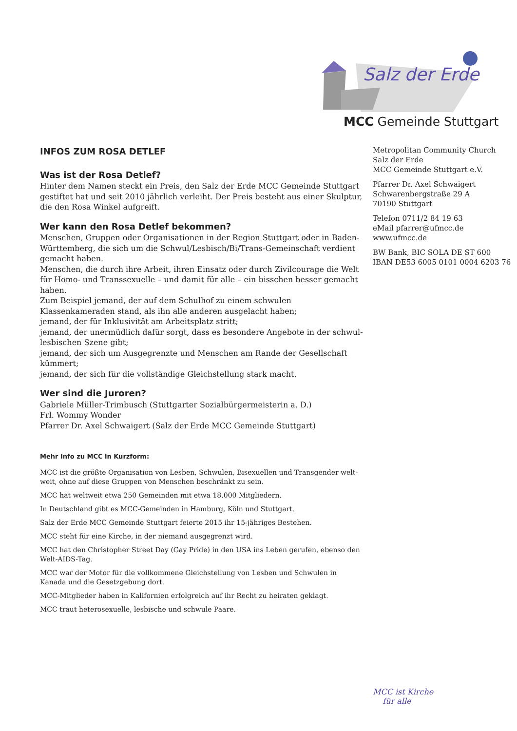Salz der Erde
MCC Gemeinde Stuttgart
INFOS ZUM ROSA DETLEF
Was ist der Rosa Detlef?
Hinter dem Namen steckt ein Preis, den Salz der Erde MCC Gemeinde Stuttgart gestiftet hat und seit 2010 jährlich verleiht. Der Preis besteht aus einer Skulptur, die den Rosa Winkel aufgreift.
Wer kann den Rosa Detlef bekommen?
Menschen, Gruppen oder Organisationen in der Region Stuttgart oder in Baden-Württemberg, die sich um die Schwul/Lesbisch/Bi/Trans-Gemeinschaft verdient gemacht haben.
Menschen, die durch ihre Arbeit, ihren Einsatz oder durch Zivilcourage die Welt für Homo- und Transsexuelle – und damit für alle – ein bisschen besser gemacht haben.
Zum Beispiel jemand, der auf dem Schulhof zu einem schwulen Klassenkameraden stand, als ihn alle anderen ausgelacht haben;
jemand, der für Inklusivität am Arbeitsplatz stritt;
jemand, der unermüdlich dafür sorgt, dass es besondere Angebote in der schwul-lesbischen Szene gibt;
jemand, der sich um Ausgegrenzte und Menschen am Rande der Gesellschaft kümmert;
jemand, der sich für die vollständige Gleichstellung stark macht.
Wer sind die Juroren?
Gabriele Müller-Trimbusch (Stuttgarter Sozialbürgermeisterin a. D.)
Frl. Wommy Wonder
Pfarrer Dr. Axel Schwaigert (Salz der Erde MCC Gemeinde Stuttgart)
Mehr Info zu MCC in Kurzform:
MCC ist die größte Organisation von Lesben, Schwulen, Bisexuellen und Transgender welt-weit, ohne auf diese Gruppen von Menschen beschränkt zu sein.
MCC hat weltweit etwa 250 Gemeinden mit etwa 18.000 Mitgliedern.
In Deutschland gibt es MCC-Gemeinden in Hamburg, Köln und Stuttgart.
Salz der Erde MCC Gemeinde Stuttgart feierte 2015 ihr 15-jähriges Bestehen.
MCC steht für eine Kirche, in der niemand ausgegrenzt wird.
MCC hat den Christopher Street Day (Gay Pride) in den USA ins Leben gerufen, ebenso den Welt-AIDS-Tag.
MCC war der Motor für die vollkommene Gleichstellung von Lesben und Schwulen in Kanada und die Gesetzgebung dort.
MCC-Mitglieder haben in Kalifornien erfolgreich auf ihr Recht zu heiraten geklagt.
MCC traut heterosexuelle, lesbische und schwule Paare.
Metropolitan Community Church
Salz der Erde
MCC Gemeinde Stuttgart e.V.
Pfarrer Dr. Axel Schwaigert
Schwarenbergstraße 29 A
70190 Stuttgart
Telefon 0711/2 84 19 63
eMail pfarrer@ufmcc.de
www.ufmcc.de
BW Bank, BIC SOLA DE ST 600
IBAN DE53 6005 0101 0004 6203 76
MCC ist Kirche
für alle